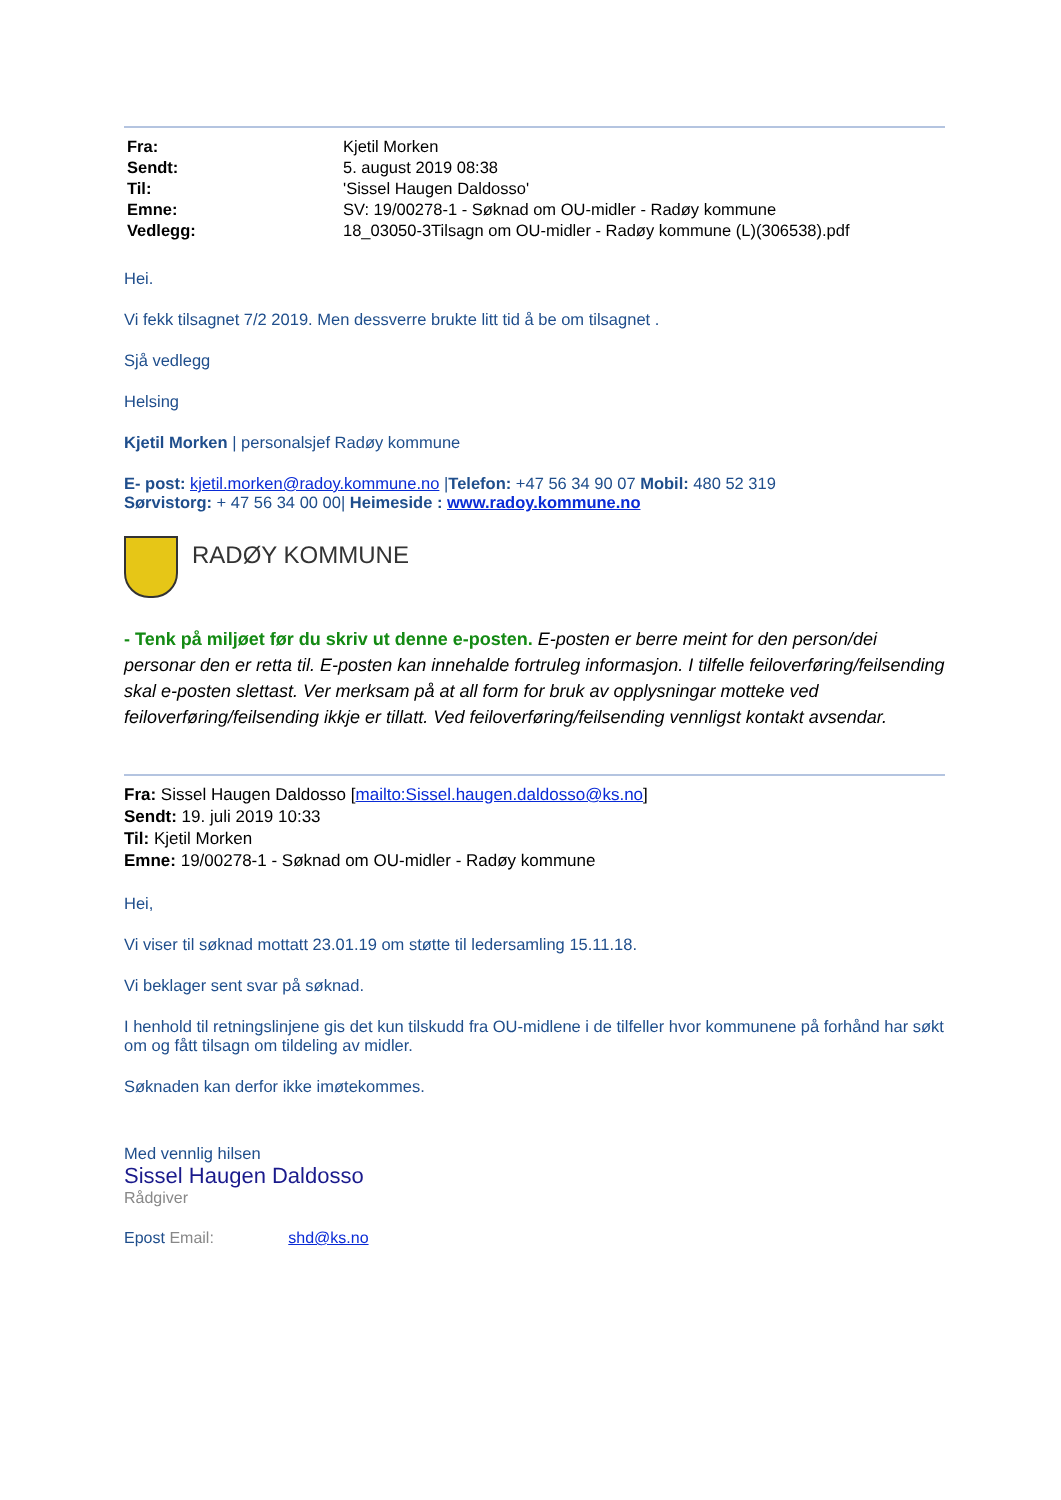| Fra: | Kjetil Morken |
| Sendt: | 5. august 2019 08:38 |
| Til: | 'Sissel Haugen Daldosso' |
| Emne: | SV: 19/00278-1 - Søknad om OU-midler - Radøy kommune |
| Vedlegg: | 18_03050-3Tilsagn om OU-midler - Radøy kommune (L)(306538).pdf |
Hei.
Vi fekk tilsagnet 7/2 2019. Men dessverre brukte litt tid å be om tilsagnet .
Sjå vedlegg
Helsing
Kjetil Morken | personalsjef Radøy kommune
E- post: kjetil.morken@radoy.kommune.no |Telefon: +47 56 34 90 07 Mobil: 480 52 319
Sørvistorg: + 47 56 34 00 00| Heimeside : www.radoy.kommune.no
RADØY KOMMUNE
- Tenk på miljøet før du skriv ut denne e-posten. E-posten er berre meint for den person/dei personar den er retta til. E-posten kan innehalde fortruleg informasjon. I tilfelle feiloverføring/feilsending skal e-posten slettast. Ver merksam på at all form for bruk av opplysningar motteke ved feiloverføring/feilsending ikkje er tillatt. Ved feiloverføring/feilsending vennligst kontakt avsendar.
Fra: Sissel Haugen Daldosso [mailto:Sissel.haugen.daldosso@ks.no]
Sendt: 19. juli 2019 10:33
Til: Kjetil Morken
Emne: 19/00278-1 - Søknad om OU-midler - Radøy kommune
Hei,
Vi viser til søknad mottatt 23.01.19 om støtte til ledersamling 15.11.18.
Vi beklager sent svar på søknad.
I henhold til retningslinjene gis det kun tilskudd fra OU-midlene i de tilfeller hvor kommunene på forhånd har søkt om og fått tilsagn om tildeling av midler.
Søknaden kan derfor ikke imøtekommes.
Med vennlig hilsen
Sissel Haugen Daldosso
Rådgiver
Epost Email: shd@ks.no